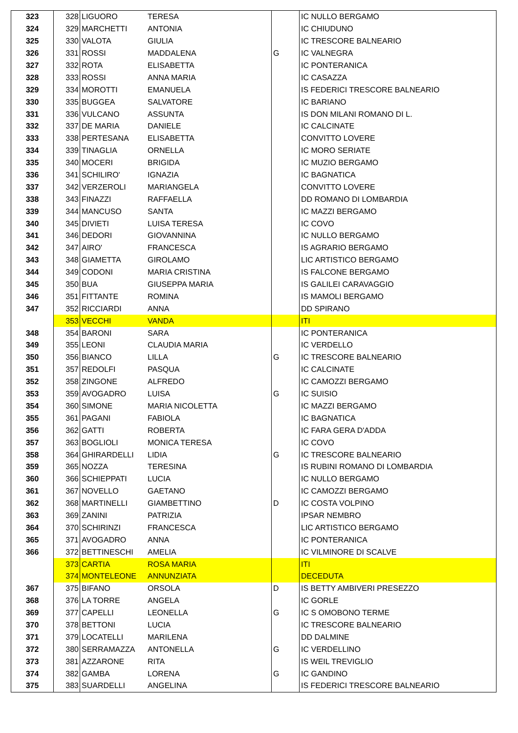| 323 | 328 | LIGUORO | TERESA | | IC NULLO BERGAMO |
| 324 | 329 | MARCHETTI | ANTONIA | | IC CHIUDUNO |
| 325 | 330 | VALOTA | GIULIA | | IC TRESCORE BALNEARIO |
| 326 | 331 | ROSSI | MADDALENA | G | IC VALNEGRA |
| 327 | 332 | ROTA | ELISABETTA | | IC PONTERANICA |
| 328 | 333 | ROSSI | ANNA MARIA | | IC CASAZZA |
| 329 | 334 | MOROTTI | EMANUELA | | IS FEDERICI TRESCORE BALNEARIO |
| 330 | 335 | BUGGEA | SALVATORE | | IC BARIANO |
| 331 | 336 | VULCANO | ASSUNTA | | IS DON MILANI ROMANO DI L. |
| 332 | 337 | DE MARIA | DANIELE | | IC CALCINATE |
| 333 | 338 | PERTESANA | ELISABETTA | | CONVITTO LOVERE |
| 334 | 339 | TINAGLIA | ORNELLA | | IC MORO SERIATE |
| 335 | 340 | MOCERI | BRIGIDA | | IC MUZIO BERGAMO |
| 336 | 341 | SCHILIRO' | IGNAZIA | | IC BAGNATICA |
| 337 | 342 | VERZEROLI | MARIANGELA | | CONVITTO LOVERE |
| 338 | 343 | FINAZZI | RAFFAELLA | | DD ROMANO DI LOMBARDIA |
| 339 | 344 | MANCUSO | SANTA | | IC MAZZI BERGAMO |
| 340 | 345 | DIVIETI | LUISA TERESA | | IC COVO |
| 341 | 346 | DEDORI | GIOVANNINA | | IC NULLO BERGAMO |
| 342 | 347 | AIRO' | FRANCESCA | | IS AGRARIO BERGAMO |
| 343 | 348 | GIAMETTA | GIROLAMO | | LIC ARTISTICO BERGAMO |
| 344 | 349 | CODONI | MARIA CRISTINA | | IS FALCONE BERGAMO |
| 345 | 350 | BUA | GIUSEPPA MARIA | | IS GALILEI CARAVAGGIO |
| 346 | 351 | FITTANTE | ROMINA | | IS MAMOLI BERGAMO |
| 347 | 352 | RICCIARDI | ANNA | | DD SPIRANO |
| | 353 | VECCHI | VANDA | | ITI |
| 348 | 354 | BARONI | SARA | | IC PONTERANICA |
| 349 | 355 | LEONI | CLAUDIA MARIA | | IC VERDELLO |
| 350 | 356 | BIANCO | LILLA | G | IC TRESCORE BALNEARIO |
| 351 | 357 | REDOLFI | PASQUA | | IC CALCINATE |
| 352 | 358 | ZINGONE | ALFREDO | | IC CAMOZZI BERGAMO |
| 353 | 359 | AVOGADRO | LUISA | G | IC SUISIO |
| 354 | 360 | SIMONE | MARIA NICOLETTA | | IC MAZZI BERGAMO |
| 355 | 361 | PAGANI | FABIOLA | | IC BAGNATICA |
| 356 | 362 | GATTI | ROBERTA | | IC FARA GERA D'ADDA |
| 357 | 363 | BOGLIOLI | MONICA TERESA | | IC COVO |
| 358 | 364 | GHIRARDELLI | LIDIA | G | IC TRESCORE BALNEARIO |
| 359 | 365 | NOZZA | TERESINA | | IS RUBINI ROMANO DI LOMBARDIA |
| 360 | 366 | SCHIEPPATI | LUCIA | | IC NULLO BERGAMO |
| 361 | 367 | NOVELLO | GAETANO | | IC CAMOZZI BERGAMO |
| 362 | 368 | MARTINELLI | GIAMBETTINO | D | IC COSTA VOLPINO |
| 363 | 369 | ZANINI | PATRIZIA | | IPSAR NEMBRO |
| 364 | 370 | SCHIRINZI | FRANCESCA | | LIC ARTISTICO BERGAMO |
| 365 | 371 | AVOGADRO | ANNA | | IC PONTERANICA |
| 366 | 372 | BETTINESCHI | AMELIA | | IC VILMINORE DI SCALVE |
| | 373 | CARTIA | ROSA MARIA | | ITI |
| | 374 | MONTELEONE | ANNUNZIATA | | DECEDUTA |
| 367 | 375 | BIFANO | ORSOLA | D | IS BETTY AMBIVERI PRESEZZO |
| 368 | 376 | LA TORRE | ANGELA | | IC GORLE |
| 369 | 377 | CAPELLI | LEONELLA | G | IC S OMOBONO TERME |
| 370 | 378 | BETTONI | LUCIA | | IC TRESCORE BALNEARIO |
| 371 | 379 | LOCATELLI | MARILENA | | DD DALMINE |
| 372 | 380 | SERRAMAZZA | ANTONELLA | G | IC VERDELLINO |
| 373 | 381 | AZZARONE | RITA | | IS WEIL TREVIGLIO |
| 374 | 382 | GAMBA | LORENA | G | IC GANDINO |
| 375 | 383 | SUARDELLI | ANGELINA | | IS FEDERICI TRESCORE BALNEARIO |